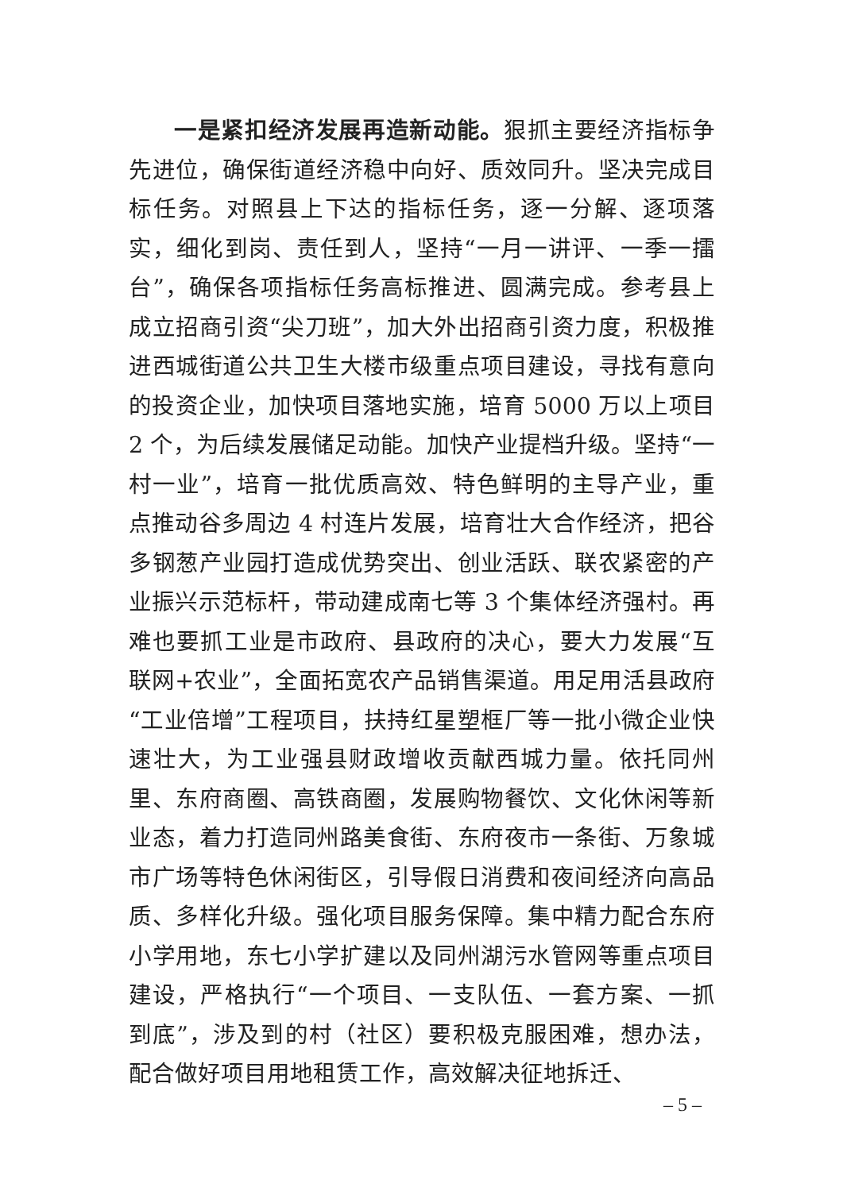一是紧扣经济发展再造新动能。狠抓主要经济指标争先进位，确保街道经济稳中向好、质效同升。坚决完成目标任务。对照县上下达的指标任务，逐一分解、逐项落实，细化到岗、责任到人，坚持“一月一讲评、一季一擂台”，确保各项指标任务高标推进、圆满完成。参考县上成立招商引资“尖刀班”，加大外出招商引资力度，积极推进西城街道公共卫生大楼市级重点项目建设，寻找有意向的投资企业，加快项目落地实施，培育 5000 万以上项目 2 个，为后续发展储足动能。加快产业提档升级。坚持“一村一业”，培育一批优质高效、特色鲜明的主导产业，重点推动谷多周边 4 村连片发展，培育壮大合作经济，把谷多钢葱产业园打造成优势突出、创业活跃、联农紧密的产业振兴示范标杆，带动建成南七等 3 个集体经济强村。再难也要抓工业是市政府、县政府的决心，要大力发展“互联网+农业”，全面拓宽农产品销售渠道。用足用活县政府“工业倍增”工程项目，扶持红星塑框厂等一批小微企业快速壮大，为工业强县财政增收贡献西城力量。依托同州里、东府商圈、高铁商圈，发展购物餐饮、文化休闲等新业态，着力打造同州路美食街、东府夜市一条街、万象城市广场等特色休闲街区，引导假日消费和夜间经济向高品质、多样化升级。强化项目服务保障。集中精力配合东府小学用地，东七小学扩建以及同州湖污水管网等重点项目建设，严格执行“一个项目、一支队伍、一套方案、一抓到底”，涉及到的村（社区）要积极克服困难，想办法，配合做好项目用地租赁工作，高效解决征地拆迁、
– 5 –